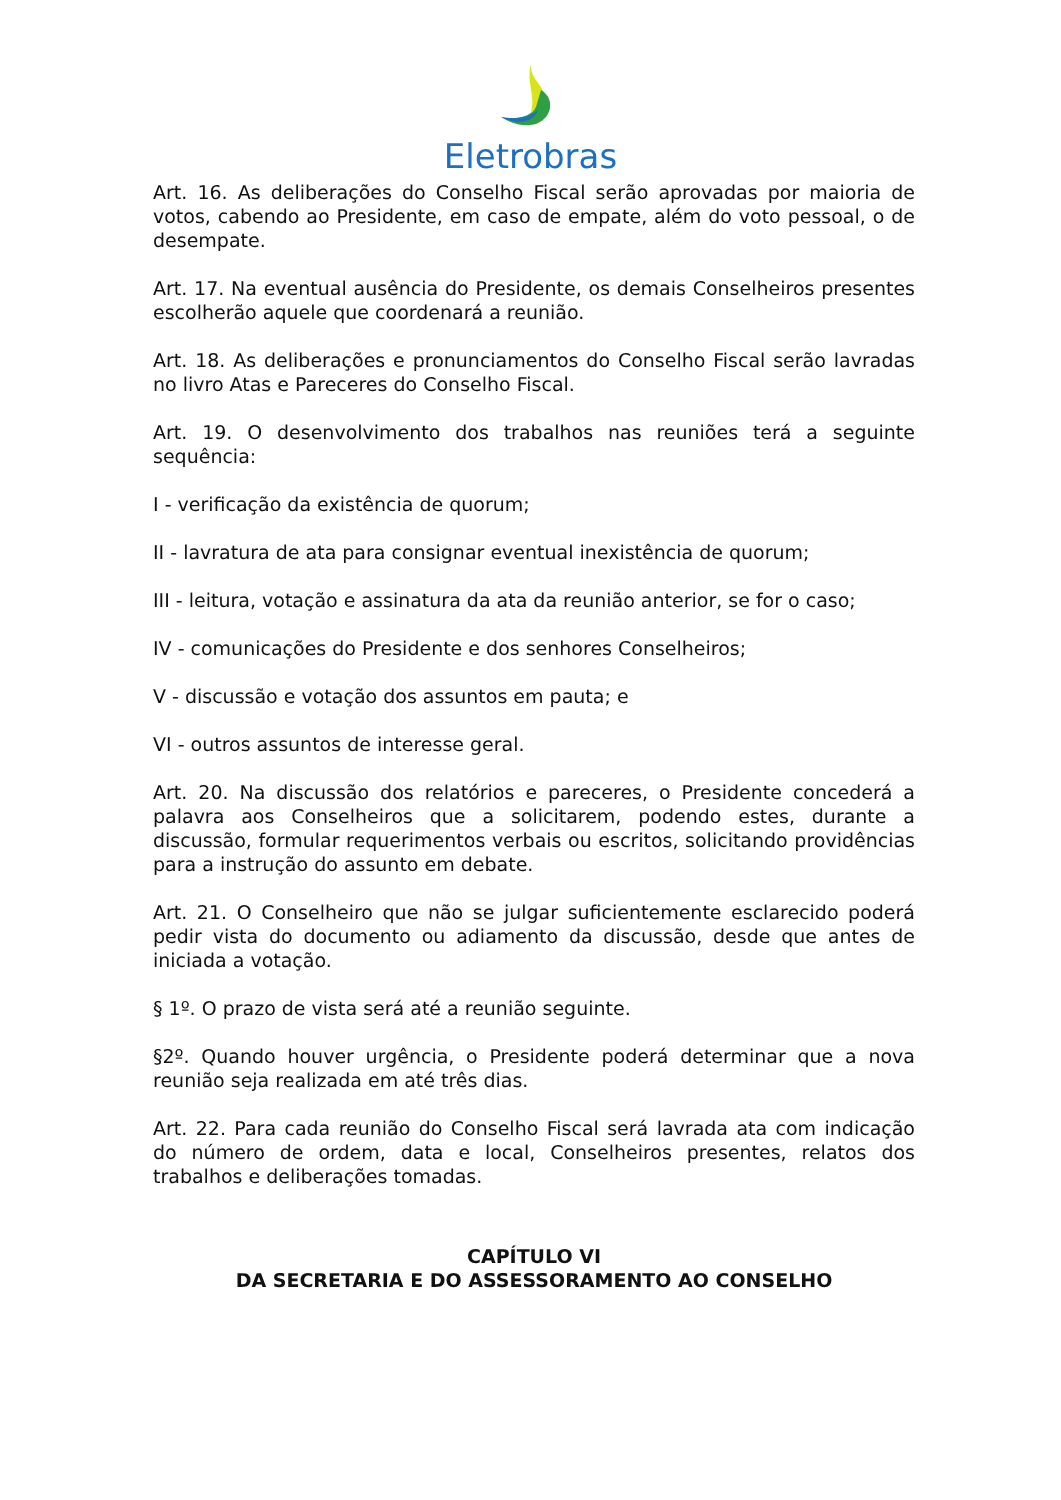Eletrobras
Art. 16. As deliberações do Conselho Fiscal serão aprovadas por maioria de votos, cabendo ao Presidente, em caso de empate, além do voto pessoal, o de desempate.
Art. 17. Na eventual ausência do Presidente, os demais Conselheiros presentes escolherão aquele que coordenará a reunião.
Art. 18. As deliberações e pronunciamentos do Conselho Fiscal serão lavradas no livro Atas e Pareceres do Conselho Fiscal.
Art. 19. O desenvolvimento dos trabalhos nas reuniões terá a seguinte sequência:
I - verificação da existência de quorum;
II - lavratura de ata para consignar eventual inexistência de quorum;
III - leitura, votação e assinatura da ata da reunião anterior, se for o caso;
IV - comunicações do Presidente e dos senhores Conselheiros;
V - discussão e votação dos assuntos em pauta; e
VI - outros assuntos de interesse geral.
Art. 20. Na discussão dos relatórios e pareceres, o Presidente concederá a palavra aos Conselheiros que a solicitarem, podendo estes, durante a discussão, formular requerimentos verbais ou escritos, solicitando providências para a instrução do assunto em debate.
Art. 21. O Conselheiro que não se julgar suficientemente esclarecido poderá pedir vista do documento ou adiamento da discussão, desde que antes de iniciada a votação.
§ 1º. O prazo de vista será até a reunião seguinte.
§2º. Quando houver urgência, o Presidente poderá determinar que a nova reunião seja realizada em até três dias.
Art. 22. Para cada reunião do Conselho Fiscal será lavrada ata com indicação do número de ordem, data e local, Conselheiros presentes, relatos dos trabalhos e deliberações tomadas.
CAPÍTULO VI
DA SECRETARIA E DO ASSESSORAMENTO AO CONSELHO